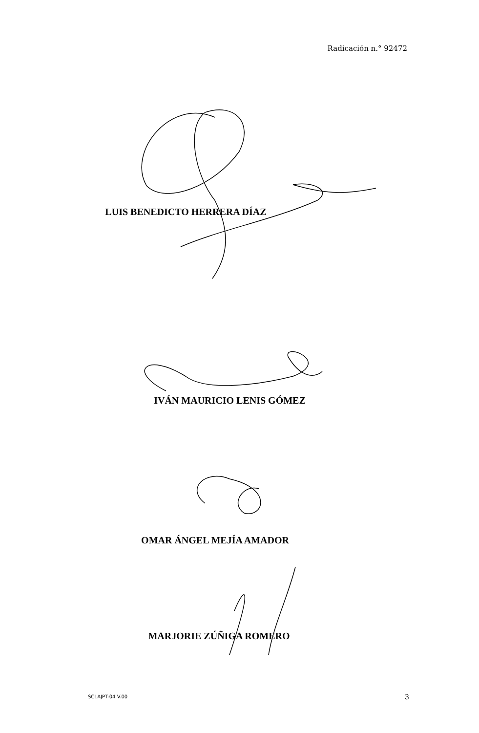Radicación n.° 92472
LUIS BENEDICTO HERRERA DÍAZ
IVÁN MAURICIO LENIS GÓMEZ
OMAR ÁNGEL MEJÍA AMADOR
MARJORIE ZÚÑIGA ROMERO
SCLAJPT-04 V.00 3